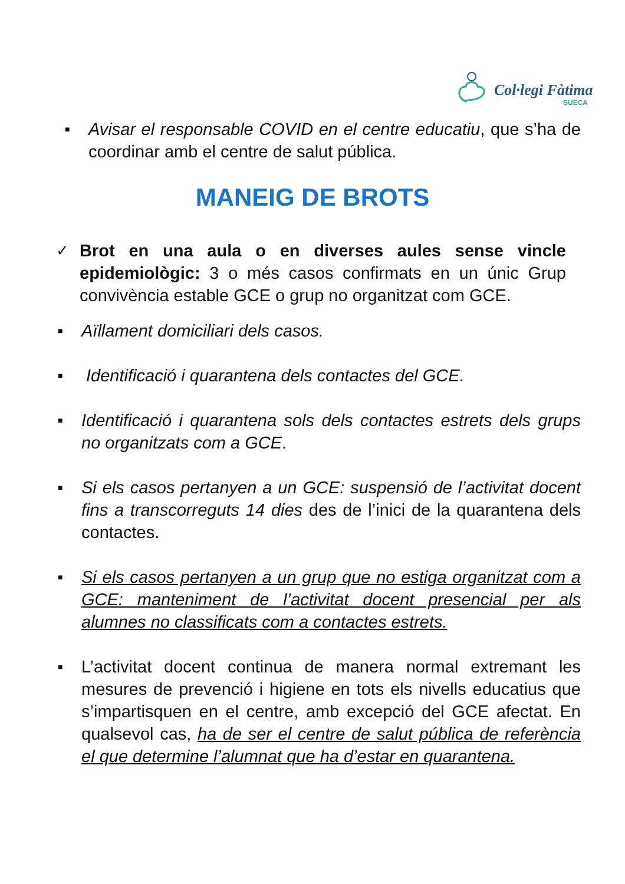Col·legi Fàtima
SUECA
■ Avisar el responsable COVID en el centre educatiu, que s’ha de coordinar amb el centre de salut pública.
MANEIG DE BROTS
✓ Brot en una aula o en diverses aules sense vincle epidemiològic: 3 o més casos confirmats en un únic Grup convivència estable GCE o grup no organitzat com GCE.
■ Aïllament domiciliari dels casos.
■ Identificació i quarantena dels contactes del GCE.
■ Identificació i quarantena sols dels contactes estrets dels grups no organitzats com a GCE.
■ Si els casos pertanyen a un GCE: suspensió de l’activitat docent fins a transcorreguts 14 dies des de l’inici de la quarantena dels contactes.
■ Si els casos pertanyen a un grup que no estiga organitzat com a GCE: manteniment de l’activitat docent presencial per als alumnes no classificats com a contactes estrets.
■ L’activitat docent continua de manera normal extremant les mesures de prevenció i higiene en tots els nivells educatius que s’impartisquen en el centre, amb excepció del GCE afectat. En qualsevol cas, ha de ser el centre de salut pública de referència el que determine l’alumnat que ha d’estar en quarantena.